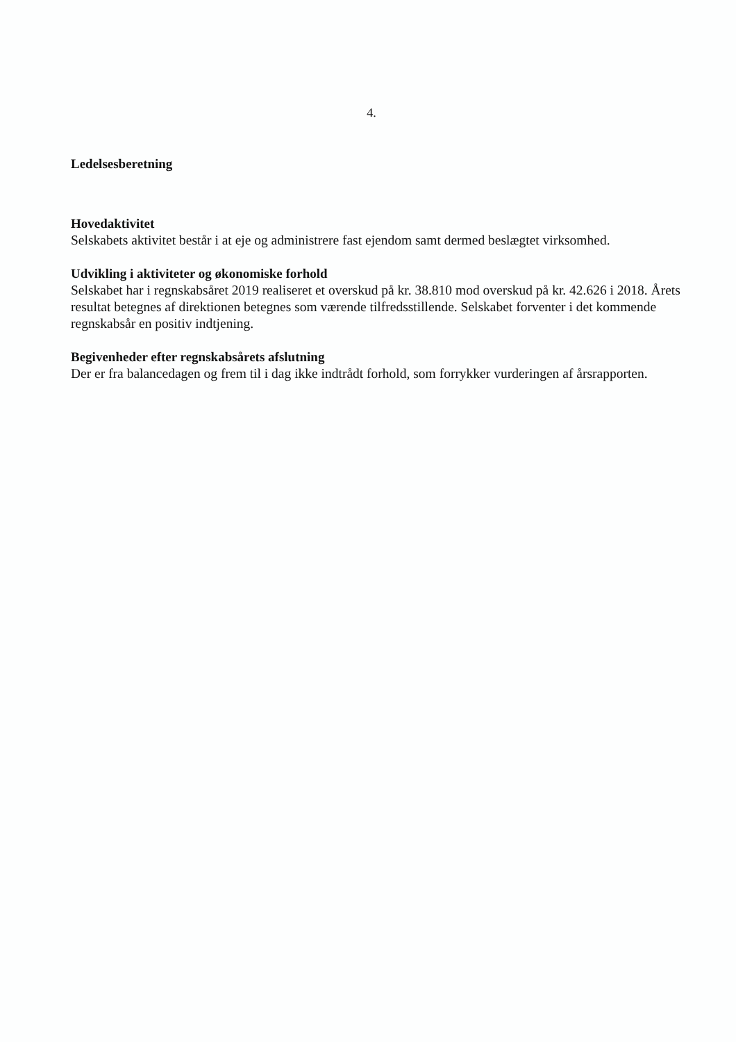4.
Ledelsesberetning
Hovedaktivitet
Selskabets aktivitet består i at eje og administrere fast ejendom samt dermed beslægtet virksomhed.
Udvikling i aktiviteter og økonomiske forhold
Selskabet har i regnskabsåret 2019 realiseret et overskud på kr. 38.810 mod overskud på kr. 42.626 i 2018. Årets resultat betegnes af direktionen betegnes som værende tilfredsstillende. Selskabet forventer i det kommende regnskabsår en positiv indtjening.
Begivenheder efter regnskabsårets afslutning
Der er fra balancedagen og frem til i dag ikke indtrådt forhold, som forrykker vurderingen af årsrapporten.